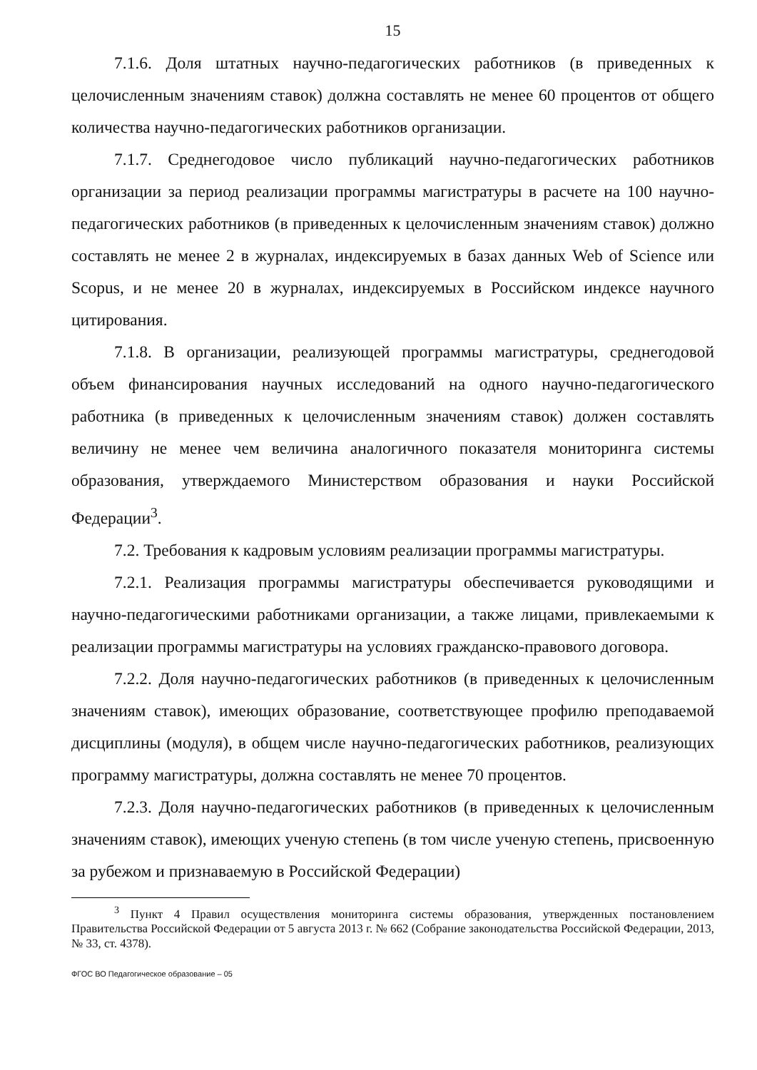15
7.1.6. Доля штатных научно-педагогических работников (в приведенных к целочисленным значениям ставок) должна составлять не менее 60 процентов от общего количества научно-педагогических работников организации.
7.1.7. Среднегодовое число публикаций научно-педагогических работников организации за период реализации программы магистратуры в расчете на 100 научно-педагогических работников (в приведенных к целочисленным значениям ставок) должно составлять не менее 2 в журналах, индексируемых в базах данных Web of Science или Scopus, и не менее 20 в журналах, индексируемых в Российском индексе научного цитирования.
7.1.8. В организации, реализующей программы магистратуры, среднегодовой объем финансирования научных исследований на одного научно-педагогического работника (в приведенных к целочисленным значениям ставок) должен составлять величину не менее чем величина аналогичного показателя мониторинга системы образования, утверждаемого Министерством образования и науки Российской Федерации<sup>3</sup>.
7.2. Требования к кадровым условиям реализации программы магистратуры.
7.2.1. Реализация программы магистратуры обеспечивается руководящими и научно-педагогическими работниками организации, а также лицами, привлекаемыми к реализации программы магистратуры на условиях гражданско-правового договора.
7.2.2. Доля научно-педагогических работников (в приведенных к целочисленным значениям ставок), имеющих образование, соответствующее профилю преподаваемой дисциплины (модуля), в общем числе научно-педагогических работников, реализующих программу магистратуры, должна составлять не менее 70 процентов.
7.2.3. Доля научно-педагогических работников (в приведенных к целочисленным значениям ставок), имеющих ученую степень (в том числе ученую степень, присвоенную за рубежом и признаваемую в Российской Федерации)
<sup>3</sup> Пункт 4 Правил осуществления мониторинга системы образования, утвержденных постановлением Правительства Российской Федерации от 5 августа 2013 г. № 662 (Собрание законодательства Российской Федерации, 2013, № 33, ст. 4378).
ФГОС ВО Педагогическое образование – 05